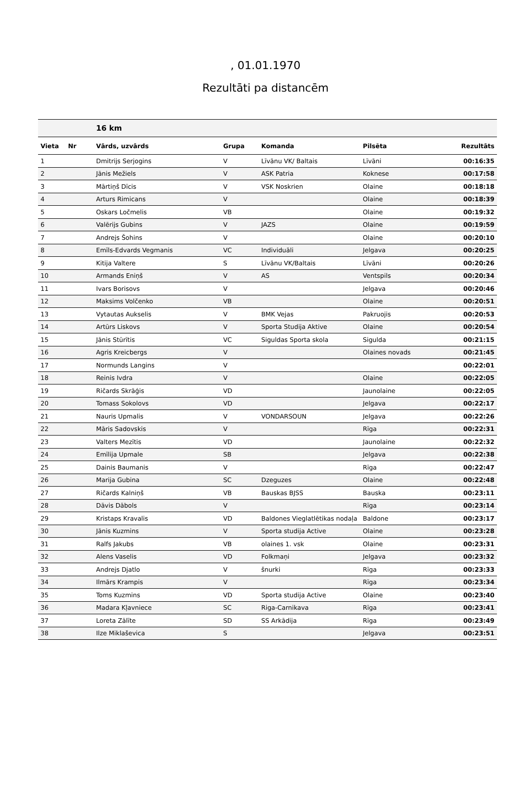, 01.01.1970
Rezultāti pa distancēm
| | | 16 km | | | | |
| --- | --- | --- | --- | --- | --- | --- |
| Vieta | Nr | Vārds, uzvārds | Grupa | Komanda | Pilsēta | Rezultāts |
| 1 | | Dmitrijs Serjogins | V | Līvānu VK/ Baltais | Līvāni | 00:16:35 |
| 2 | | Jānis Mežiels | V | ASK Patria | Koknese | 00:17:58 |
| 3 | | Mārtiņš Dīcis | V | VSK Noskrien | Olaine | 00:18:18 |
| 4 | | Arturs Rimicans | V | | Olaine | 00:18:39 |
| 5 | | Oskars Ločmelis | VB | | Olaine | 00:19:32 |
| 6 | | Valērijs Gubins | V | JAZS | Olaine | 00:19:59 |
| 7 | | Andrejs Šohins | V | | Olaine | 00:20:10 |
| 8 | | Emīls-Edvards Vegmanis | VC | Individuāli | Jelgava | 00:20:25 |
| 9 | | Kitija Valtere | S | Līvānu VK/Baltais | Līvāni | 00:20:26 |
| 10 | | Armands Eniņš | V | AS | Ventspils | 00:20:34 |
| 11 | | Ivars Borisovs | V | | Jelgava | 00:20:46 |
| 12 | | Maksims Volčenko | VB | | Olaine | 00:20:51 |
| 13 | | Vytautas Aukselis | V | BMK Vejas | Pakruojis | 00:20:53 |
| 14 | | Artūrs Liskovs | V | Sporta Studija Aktive | Olaine | 00:20:54 |
| 15 | | Jānis Stūrītis | VC | Siguldas Sporta skola | Sigulda | 00:21:15 |
| 16 | | Agris Kreicbergs | V | | Olaines novads | 00:21:45 |
| 17 | | Normunds Langins | V | | | 00:22:01 |
| 18 | | Reinis Ivdra | V | | Olaine | 00:22:05 |
| 19 | | Ričards Skrāģis | VD | | Jaunolaine | 00:22:05 |
| 20 | | Tomass Sokolovs | VD | | Jelgava | 00:22:17 |
| 21 | | Nauris Upmalis | V | VONDARSOUN | Jelgava | 00:22:26 |
| 22 | | Māris Sadovskis | V | | Rīga | 00:22:31 |
| 23 | | Valters Mezītis | VD | | Jaunolaine | 00:22:32 |
| 24 | | Emīlija Upmale | SB | | Jelgava | 00:22:38 |
| 25 | | Dainis Baumanis | V | | Rīga | 00:22:47 |
| 26 | | Marija Gubina | SC | Dzeguzes | Olaine | 00:22:48 |
| 27 | | Ričards Kalniņš | VB | Bauskas BJSS | Bauska | 00:23:11 |
| 28 | | Dāvis Dābols | V | | Rīga | 00:23:14 |
| 29 | | Kristaps Kravalis | VD | Baldones Vieglatlētikas nodaļa | Baldone | 00:23:17 |
| 30 | | Jānis Kuzmins | V | Sporta studija Active | Olaine | 00:23:28 |
| 31 | | Ralfs Jakubs | VB | olaines 1. vsk | Olaine | 00:23:31 |
| 32 | | Alens Vaselis | VD | Folkmaņi | Jelgava | 00:23:32 |
| 33 | | Andrejs Djatlo | V | šnurki | Rīga | 00:23:33 |
| 34 | | Ilmārs Krampis | V | | Rīga | 00:23:34 |
| 35 | | Toms Kuzmins | VD | Sporta studija Active | Olaine | 00:23:40 |
| 36 | | Madara Kļavniece | SC | Riga-Carnikava | Rīga | 00:23:41 |
| 37 | | Loreta Zālīte | SD | SS Arkādija | Rīga | 00:23:49 |
| 38 | | Ilze Miklaševica | S | | Jelgava | 00:23:51 |